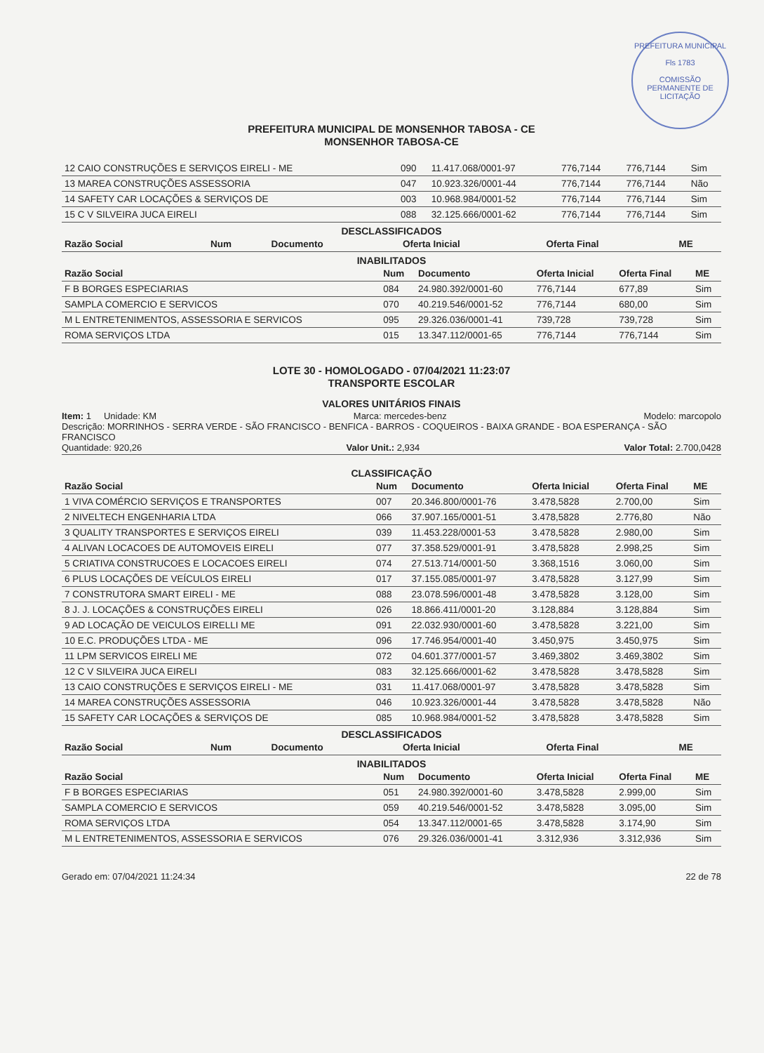PREFEITURA MUNICIPAL
Fls 1783
COMISSÃO PERMANENTE DE LICITAÇÃO
PREFEITURA MUNICIPAL DE MONSENHOR TABOSA - CE
MONSENHOR TABOSA-CE
| 12 CAIO CONSTRUÇÕES E SERVIÇOS EIRELI - ME | 090 | 11.417.068/0001-97 | 776,7144 | 776,7144 | Sim |
| 13 MAREA CONSTRUÇÕES ASSESSORIA | 047 | 10.923.326/0001-44 | 776,7144 | 776,7144 | Não |
| 14 SAFETY CAR LOCAÇÕES & SERVIÇOS DE | 003 | 10.968.984/0001-52 | 776,7144 | 776,7144 | Sim |
| 15 C V SILVEIRA JUCA EIRELI | 088 | 32.125.666/0001-62 | 776,7144 | 776,7144 | Sim |
DESCLASSIFICADOS
| Razão Social | Num | Documento | Oferta Inicial | Oferta Final | ME |
| --- | --- | --- | --- | --- | --- |
INABILITADOS
| Razão Social | Num | Documento | Oferta Inicial | Oferta Final | ME |
| --- | --- | --- | --- | --- | --- |
| F B BORGES ESPECIARIAS | 084 | 24.980.392/0001-60 | 776,7144 | 677,89 | Sim |
| SAMPLA COMERCIO E SERVICOS | 070 | 40.219.546/0001-52 | 776,7144 | 680,00 | Sim |
| M L ENTRETENIMENTOS, ASSESSORIA E SERVICOS | 095 | 29.326.036/0001-41 | 739,728 | 739,728 | Sim |
| ROMA SERVIÇOS LTDA | 015 | 13.347.112/0001-65 | 776,7144 | 776,7144 | Sim |
LOTE 30 - HOMOLOGADO - 07/04/2021 11:23:07
TRANSPORTE ESCOLAR
VALORES UNITÁRIOS FINAIS
Item: 1 Unidade: KM Marca: mercedes-benz Modelo: marcopolo
Descrição: MORRINHOS - SERRA VERDE - SÃO FRANCISCO - BENFICA - BARROS - COQUEIROS - BAIXA GRANDE - BOA ESPERANÇA - SÃO FRANCISCO
Quantidade: 920,26 Valor Unit.: 2,934 Valor Total: 2.700,0428
CLASSIFICAÇÃO
| Razão Social | Num | Documento | Oferta Inicial | Oferta Final | ME |
| --- | --- | --- | --- | --- | --- |
| 1 VIVA COMÉRCIO SERVIÇOS E TRANSPORTES | 007 | 20.346.800/0001-76 | 3.478,5828 | 2.700,00 | Sim |
| 2 NIVELTECH ENGENHARIA LTDA | 066 | 37.907.165/0001-51 | 3.478,5828 | 2.776,80 | Não |
| 3 QUALITY TRANSPORTES E SERVIÇOS EIRELI | 039 | 11.453.228/0001-53 | 3.478,5828 | 2.980,00 | Sim |
| 4 ALIVAN LOCACOES DE AUTOMOVEIS EIRELI | 077 | 37.358.529/0001-91 | 3.478,5828 | 2.998,25 | Sim |
| 5 CRIATIVA CONSTRUCOES E LOCACOES EIRELI | 074 | 27.513.714/0001-50 | 3.368,1516 | 3.060,00 | Sim |
| 6 PLUS LOCAÇÕES DE VEÍCULOS EIRELI | 017 | 37.155.085/0001-97 | 3.478,5828 | 3.127,99 | Sim |
| 7 CONSTRUTORA SMART EIRELI - ME | 088 | 23.078.596/0001-48 | 3.478,5828 | 3.128,00 | Sim |
| 8 J. J. LOCAÇÕES & CONSTRUÇÕES EIRELI | 026 | 18.866.411/0001-20 | 3.128,884 | 3.128,884 | Sim |
| 9 AD LOCAÇÃO DE VEICULOS EIRELLI ME | 091 | 22.032.930/0001-60 | 3.478,5828 | 3.221,00 | Sim |
| 10 E.C. PRODUÇÕES LTDA - ME | 096 | 17.746.954/0001-40 | 3.450,975 | 3.450,975 | Sim |
| 11 LPM SERVICOS EIRELI ME | 072 | 04.601.377/0001-57 | 3.469,3802 | 3.469,3802 | Sim |
| 12 C V SILVEIRA JUCA EIRELI | 083 | 32.125.666/0001-62 | 3.478,5828 | 3.478,5828 | Sim |
| 13 CAIO CONSTRUÇÕES E SERVIÇOS EIRELI - ME | 031 | 11.417.068/0001-97 | 3.478,5828 | 3.478,5828 | Sim |
| 14 MAREA CONSTRUÇÕES ASSESSORIA | 046 | 10.923.326/0001-44 | 3.478,5828 | 3.478,5828 | Não |
| 15 SAFETY CAR LOCAÇÕES & SERVIÇOS DE | 085 | 10.968.984/0001-52 | 3.478,5828 | 3.478,5828 | Sim |
DESCLASSIFICADOS
| Razão Social | Num | Documento | Oferta Inicial | Oferta Final | ME |
| --- | --- | --- | --- | --- | --- |
INABILITADOS
| Razão Social | Num | Documento | Oferta Inicial | Oferta Final | ME |
| --- | --- | --- | --- | --- | --- |
| F B BORGES ESPECIARIAS | 051 | 24.980.392/0001-60 | 3.478,5828 | 2.999,00 | Sim |
| SAMPLA COMERCIO E SERVICOS | 059 | 40.219.546/0001-52 | 3.478,5828 | 3.095,00 | Sim |
| ROMA SERVIÇOS LTDA | 054 | 13.347.112/0001-65 | 3.478,5828 | 3.174,90 | Sim |
| M L ENTRETENIMENTOS, ASSESSORIA E SERVICOS | 076 | 29.326.036/0001-41 | 3.312,936 | 3.312,936 | Sim |
Gerado em: 07/04/2021 11:24:34 22 de 78